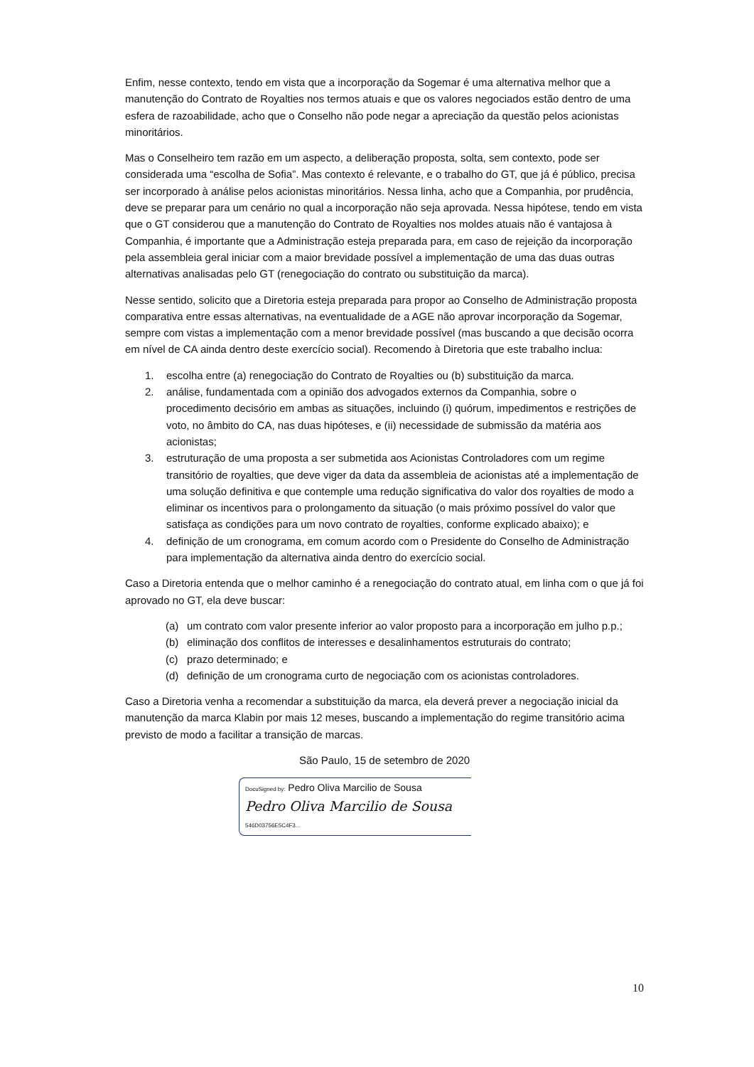Enfim, nesse contexto, tendo em vista que a incorporação da Sogemar é uma alternativa melhor que a manutenção do Contrato de Royalties nos termos atuais e que os valores negociados estão dentro de uma esfera de razoabilidade, acho que o Conselho não pode negar a apreciação da questão pelos acionistas minoritários.
Mas o Conselheiro tem razão em um aspecto, a deliberação proposta, solta, sem contexto, pode ser considerada uma “escolha de Sofia”. Mas contexto é relevante, e o trabalho do GT, que já é público, precisa ser incorporado à análise pelos acionistas minoritários. Nessa linha, acho que a Companhia, por prudência, deve se preparar para um cenário no qual a incorporação não seja aprovada. Nessa hipótese, tendo em vista que o GT considerou que a manutenção do Contrato de Royalties nos moldes atuais não é vantajosa à Companhia, é importante que a Administração esteja preparada para, em caso de rejeição da incorporação pela assembleia geral iniciar com a maior brevidade possível a implementação de uma das duas outras alternativas analisadas pelo GT (renegociação do contrato ou substituição da marca).
Nesse sentido, solicito que a Diretoria esteja preparada para propor ao Conselho de Administração proposta comparativa entre essas alternativas, na eventualidade de a AGE não aprovar incorporação da Sogemar, sempre com vistas a implementação com a menor brevidade possível (mas buscando a que decisão ocorra em nível de CA ainda dentro deste exercício social). Recomendo à Diretoria que este trabalho inclua:
1. escolha entre (a) renegociação do Contrato de Royalties ou (b) substituição da marca.
2. análise, fundamentada com a opinião dos advogados externos da Companhia, sobre o procedimento decisório em ambas as situações, incluindo (i) quórum, impedimentos e restrições de voto, no âmbito do CA, nas duas hipóteses, e (ii) necessidade de submissão da matéria aos acionistas;
3. estruturação de uma proposta a ser submetida aos Acionistas Controladores com um regime transitório de royalties, que deve viger da data da assembleia de acionistas até a implementação de uma solução definitiva e que contemple uma redução significativa do valor dos royalties de modo a eliminar os incentivos para o prolongamento da situação (o mais próximo possível do valor que satisfaça as condições para um novo contrato de royalties, conforme explicado abaixo); e
4. definição de um cronograma, em comum acordo com o Presidente do Conselho de Administração para implementação da alternativa ainda dentro do exercício social.
Caso a Diretoria entenda que o melhor caminho é a renegociação do contrato atual, em linha com o que já foi aprovado no GT, ela deve buscar:
(a) um contrato com valor presente inferior ao valor proposto para a incorporação em julho p.p.;
(b) eliminação dos conflitos de interesses e desalinhamentos estruturais do contrato;
(c) prazo determinado; e
(d) definição de um cronograma curto de negociação com os acionistas controladores.
Caso a Diretoria venha a recomendar a substituição da marca, ela deverá prever a negociação inicial da manutenção da marca Klabin por mais 12 meses, buscando a implementação do regime transitório acima previsto de modo a facilitar a transição de marcas.
São Paulo, 15 de setembro de 2020
DocuSigned by: Pedro Oliva Marcilio de Sousa
Pedro Oliva Marcilio de Sousa
546D03756E5C4F3...
10